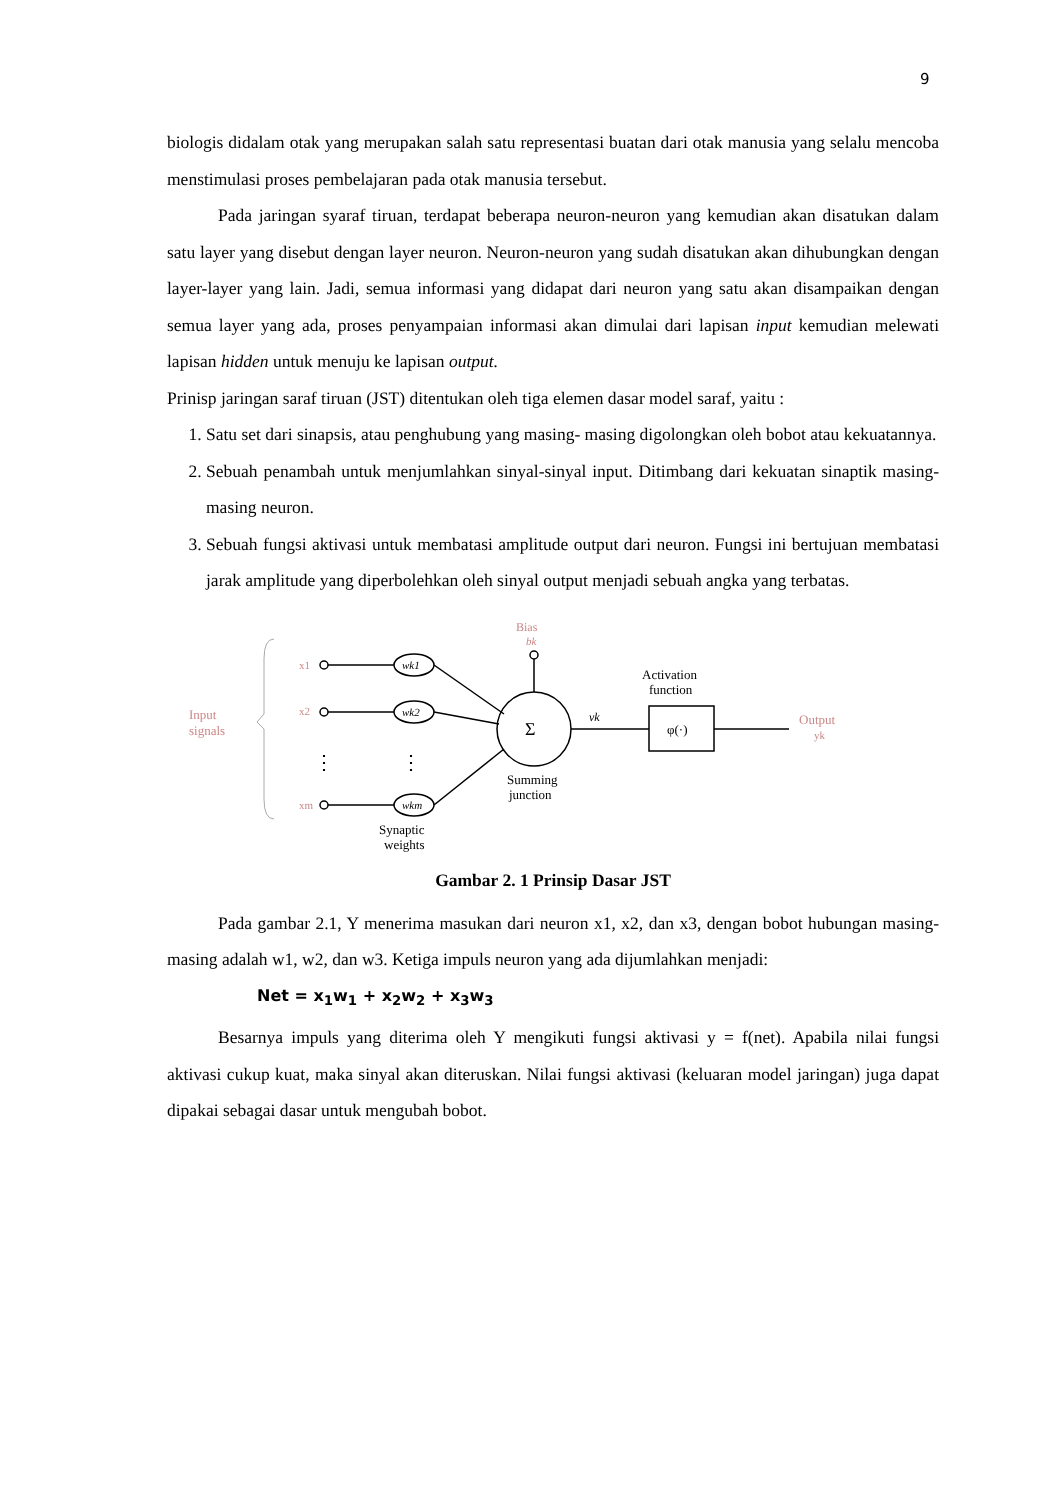9
biologis didalam otak yang merupakan salah satu representasi buatan dari otak manusia yang selalu mencoba menstimulasi proses pembelajaran pada otak manusia tersebut.
Pada jaringan syaraf tiruan, terdapat beberapa neuron-neuron yang kemudian akan disatukan dalam satu layer yang disebut dengan layer neuron. Neuron-neuron yang sudah disatukan akan dihubungkan dengan layer-layer yang lain. Jadi, semua informasi yang didapat dari neuron yang satu akan disampaikan dengan semua layer yang ada, proses penyampaian informasi akan dimulai dari lapisan input kemudian melewati lapisan hidden untuk menuju ke lapisan output.
Prinisp jaringan saraf tiruan (JST) ditentukan oleh tiga elemen dasar model saraf, yaitu :
1. Satu set dari sinapsis, atau penghubung yang masing- masing digolongkan oleh bobot atau kekuatannya.
2. Sebuah penambah untuk menjumlahkan sinyal-sinyal input. Ditimbang dari kekuatan sinaptik masing-masing neuron.
3. Sebuah fungsi aktivasi untuk membatasi amplitude output dari neuron. Fungsi ini bertujuan membatasi jarak amplitude yang diperbolehkan oleh sinyal output menjadi sebuah angka yang terbatas.
Input
signals
x1
x2
xm
⋮
⋮
wk1
wk2
wkm
Σ
Bias
bk
vk
Activation
function
φ(·)
Output
yk
Summing
junction
Synaptic
weights
Gambar 2. 1 Prinsip Dasar JST
Pada gambar 2.1, Y menerima masukan dari neuron x1, x2, dan x3, dengan bobot hubungan masing-masing adalah w1, w2, dan w3. Ketiga impuls neuron yang ada dijumlahkan menjadi:
Net = x<sub>1</sub>w<sub>1</sub> + x<sub>2</sub>w<sub>2</sub> + x<sub>3</sub>w<sub>3</sub>
Besarnya impuls yang diterima oleh Y mengikuti fungsi aktivasi y = f(net). Apabila nilai fungsi aktivasi cukup kuat, maka sinyal akan diteruskan. Nilai fungsi aktivasi (keluaran model jaringan) juga dapat dipakai sebagai dasar untuk mengubah bobot.